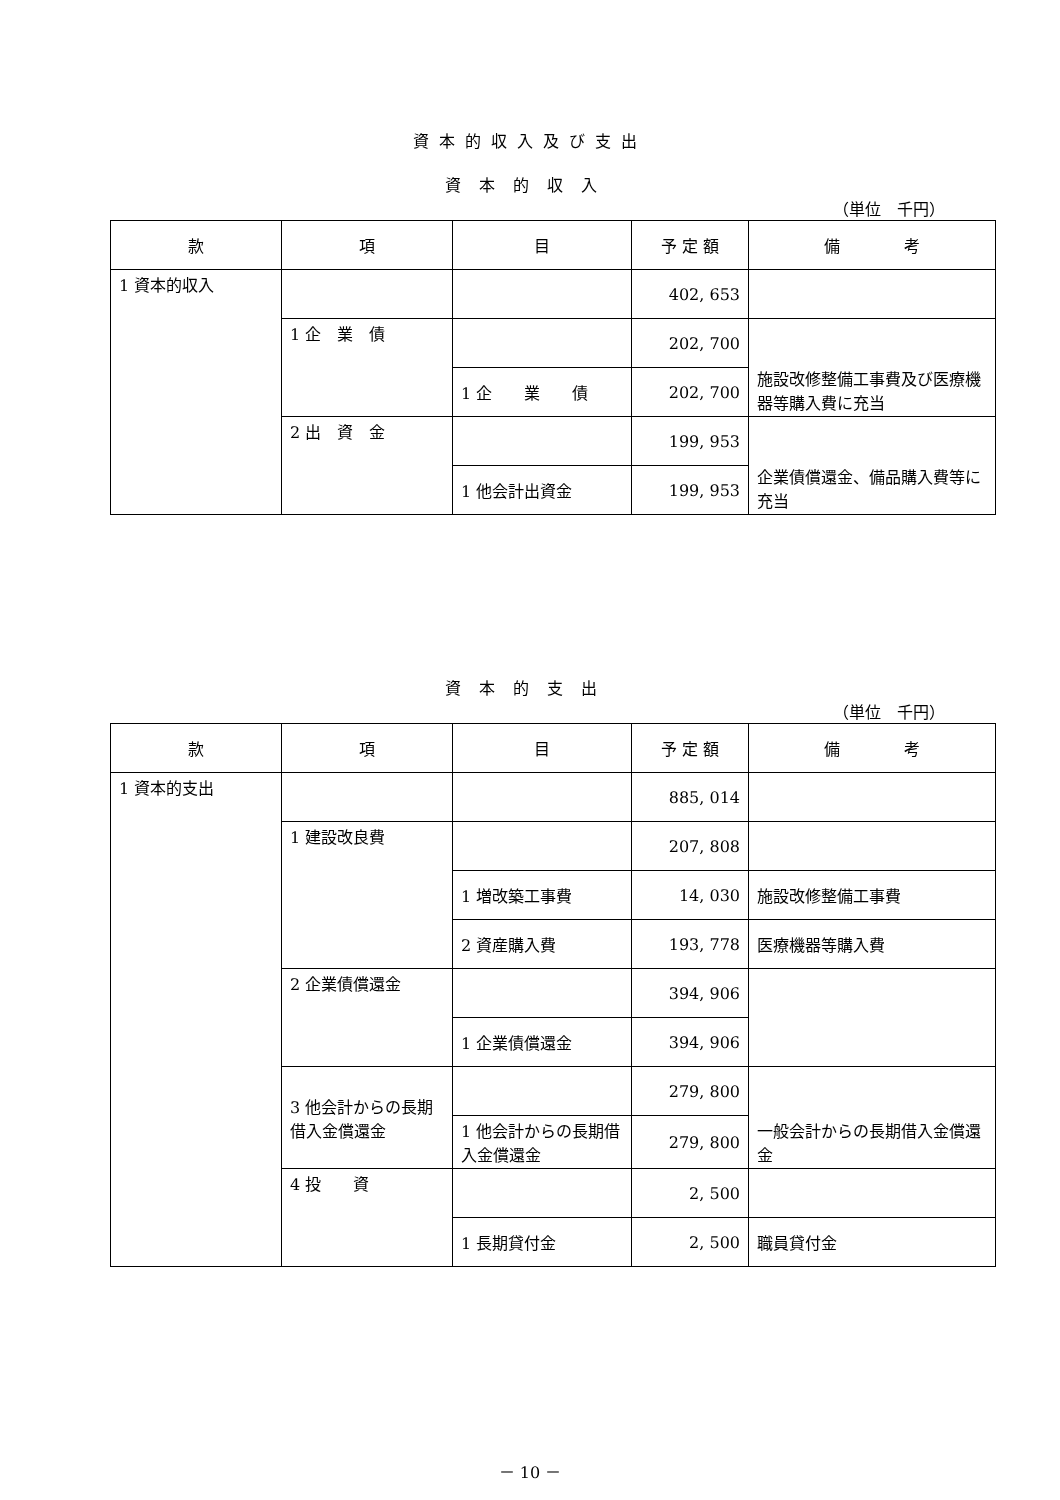資本的収入及び支出
資本的収入
（単位　千円）
| 款 | 項 | 目 | 予 定 額 | 備 考 |
| --- | --- | --- | --- | --- |
| 1 資本的収入 | | | 402, 653 | |
| | 1 企 業 債 | | 202, 700 | 施設改修整備工事費及び医療機器等購入費に充当 |
| | | 1 企 業 債 | 202, 700 | |
| | 2 出 資 金 | | 199, 953 | 企業債償還金、備品購入費等に充当 |
| | | 1 他会計出資金 | 199, 953 | |
資本的支出
（単位　千円）
| 款 | 項 | 目 | 予 定 額 | 備 考 |
| --- | --- | --- | --- | --- |
| 1 資本的支出 | | | 885, 014 | |
| | 1 建設改良費 | | 207, 808 | |
| | | 1 増改築工事費 | 14, 030 | 施設改修整備工事費 |
| | | 2 資産購入費 | 193, 778 | 医療機器等購入費 |
| | 2 企業債償還金 | | 394, 906 | |
| | | 1 企業債償還金 | 394, 906 | |
| | 3 他会計からの長期借入金償還金 | | 279, 800 | 一般会計からの長期借入金償還金 |
| | | 1 他会計からの長期借入金償還金 | 279, 800 | |
| | 4 投 資 | | 2, 500 | |
| | | 1 長期貸付金 | 2, 500 | 職員貸付金 |
－ 10 －